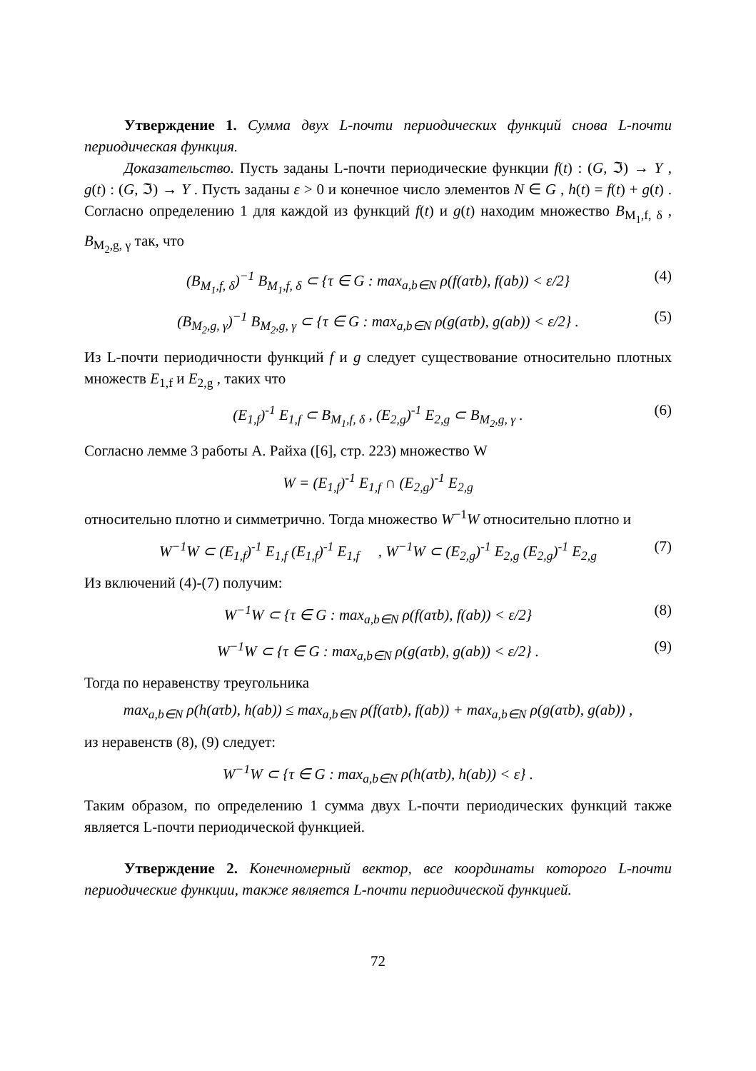Утверждение 1. Сумма двух L-почти периодических функций снова L-почти периодическая функция.
Доказательство. Пусть заданы L-почти периодические функции f(t) : (G, ℑ) → Y , g(t) : (G, ℑ) → Y . Пусть заданы ε > 0 и конечное число элементов N ∈ G , h(t) = f(t) + g(t) . Согласно определению 1 для каждой из функций f(t) и g(t) находим множество B<sub>M<sub>1</sub>,f, δ</sub> , B<sub>M<sub>2</sub>,g, γ</sub> так, что
(B<sub>M<sub>1</sub>,f, δ</sub>)<sup>−1</sup> B<sub>M<sub>1</sub>,f, δ</sub> ⊂ {τ ∈ G : max<sub>a,b∈N</sub> ρ(f(aτb), f(ab)) < ε/2} (4)
(B<sub>M<sub>2</sub>,g, γ</sub>)<sup>−1</sup> B<sub>M<sub>2</sub>,g, γ</sub> ⊂ {τ ∈ G : max<sub>a,b∈N</sub> ρ(g(aτb), g(ab)) < ε/2} . (5)
Из L-почти периодичности функций f и g следует существование относительно плотных множеств E<sub>1,f</sub> и E<sub>2,g</sub> , таких что
(E<sub>1,f</sub>)<sup>-1</sup> E<sub>1,f</sub> ⊂ B<sub>M<sub>1</sub>,f, δ</sub> , (E<sub>2,g</sub>)<sup>-1</sup> E<sub>2,g</sub> ⊂ B<sub>M<sub>2</sub>,g, γ</sub> . (6)
Согласно лемме 3 работы А. Райха ([6], стр. 223) множество W
W = (E<sub>1,f</sub>)<sup>-1</sup> E<sub>1,f</sub> ∩ (E<sub>2,g</sub>)<sup>-1</sup> E<sub>2,g</sub>
относительно плотно и симметрично. Тогда множество W<sup>−1</sup>W относительно плотно и
W<sup>−1</sup>W ⊂ (E<sub>1,f</sub>)<sup>-1</sup> E<sub>1,f</sub> (E<sub>1,f</sub>)<sup>-1</sup> E<sub>1,f</sub> , W<sup>−1</sup>W ⊂ (E<sub>2,g</sub>)<sup>-1</sup> E<sub>2,g</sub> (E<sub>2,g</sub>)<sup>-1</sup> E<sub>2,g</sub> (7)
Из включений (4)-(7) получим:
W<sup>−1</sup>W ⊂ {τ ∈ G : max<sub>a,b∈N</sub> ρ(f(aτb), f(ab)) < ε/2} (8)
W<sup>−1</sup>W ⊂ {τ ∈ G : max<sub>a,b∈N</sub> ρ(g(aτb), g(ab)) < ε/2} . (9)
Тогда по неравенству треугольника
max<sub>a,b∈N</sub> ρ(h(aτb), h(ab)) ≤ max<sub>a,b∈N</sub> ρ(f(aτb), f(ab)) + max<sub>a,b∈N</sub> ρ(g(aτb), g(ab)) ,
из неравенств (8), (9) следует:
W<sup>−1</sup>W ⊂ {τ ∈ G : max<sub>a,b∈N</sub> ρ(h(aτb), h(ab)) < ε} .
Таким образом, по определению 1 сумма двух L-почти периодических функций также является L-почти периодической функцией.
Утверждение 2. Конечномерный вектор, все координаты которого L-почти периодические функции, также является L-почти периодической функцией.
72